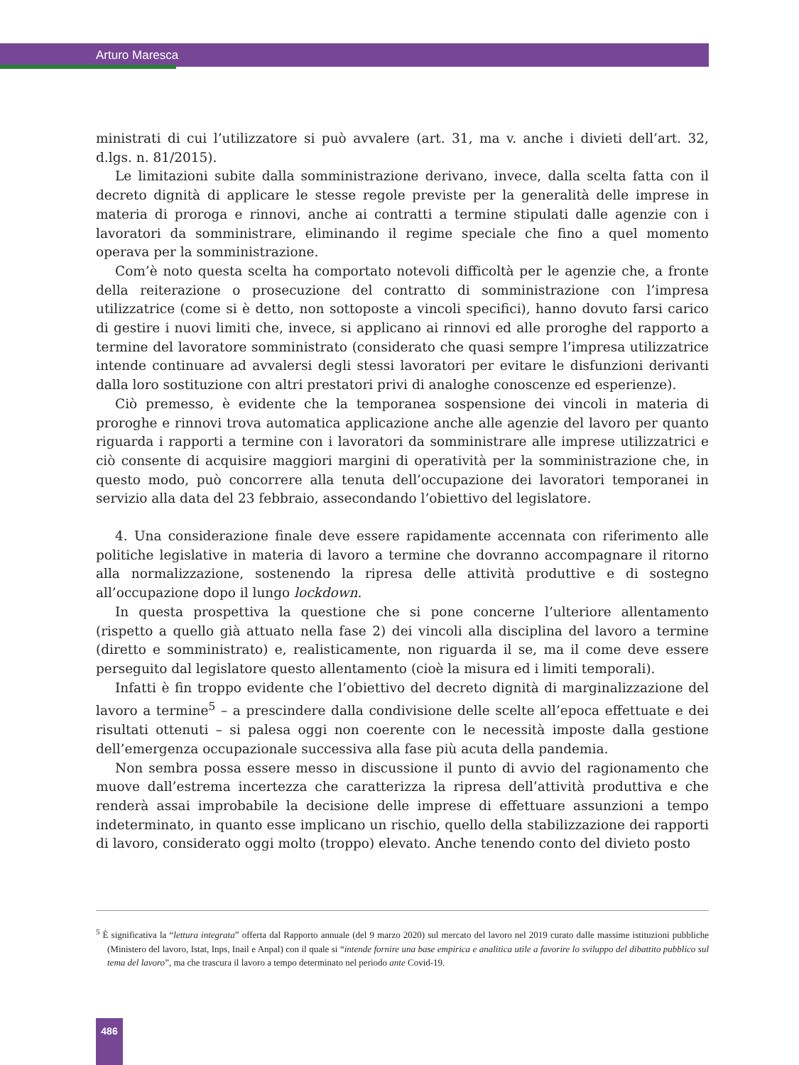Arturo Maresca
ministrati di cui l’utilizzatore si può avvalere (art. 31, ma v. anche i divieti dell’art. 32, d.lgs. n. 81/2015).
Le limitazioni subite dalla somministrazione derivano, invece, dalla scelta fatta con il decreto dignità di applicare le stesse regole previste per la generalità delle imprese in materia di proroga e rinnovi, anche ai contratti a termine stipulati dalle agenzie con i lavoratori da somministrare, eliminando il regime speciale che fino a quel momento operava per la somministrazione.
Com’è noto questa scelta ha comportato notevoli difficoltà per le agenzie che, a fronte della reiterazione o prosecuzione del contratto di somministrazione con l’impresa utilizzatrice (come si è detto, non sottoposte a vincoli specifici), hanno dovuto farsi carico di gestire i nuovi limiti che, invece, si applicano ai rinnovi ed alle proroghe del rapporto a termine del lavoratore somministrato (considerato che quasi sempre l’impresa utilizzatrice intende continuare ad avvalersi degli stessi lavoratori per evitare le disfunzioni derivanti dalla loro sostituzione con altri prestatori privi di analoghe conoscenze ed esperienze).
Ciò premesso, è evidente che la temporanea sospensione dei vincoli in materia di proroghe e rinnovi trova automatica applicazione anche alle agenzie del lavoro per quanto riguarda i rapporti a termine con i lavoratori da somministrare alle imprese utilizzatrici e ciò consente di acquisire maggiori margini di operatività per la somministrazione che, in questo modo, può concorrere alla tenuta dell’occupazione dei lavoratori temporanei in servizio alla data del 23 febbraio, assecondando l’obiettivo del legislatore.
4. Una considerazione finale deve essere rapidamente accennata con riferimento alle politiche legislative in materia di lavoro a termine che dovranno accompagnare il ritorno alla normalizzazione, sostenendo la ripresa delle attività produttive e di sostegno all’occupazione dopo il lungo lockdown.
In questa prospettiva la questione che si pone concerne l’ulteriore allentamento (rispetto a quello già attuato nella fase 2) dei vincoli alla disciplina del lavoro a termine (diretto e somministrato) e, realisticamente, non riguarda il se, ma il come deve essere perseguito dal legislatore questo allentamento (cioè la misura ed i limiti temporali).
Infatti è fin troppo evidente che l’obiettivo del decreto dignità di marginalizzazione del lavoro a termine<sup>5</sup> – a prescindere dalla condivisione delle scelte all’epoca effettuate e dei risultati ottenuti – si palesa oggi non coerente con le necessità imposte dalla gestione dell’emergenza occupazionale successiva alla fase più acuta della pandemia.
Non sembra possa essere messo in discussione il punto di avvio del ragionamento che muove dall’estrema incertezza che caratterizza la ripresa dell’attività produttiva e che renderà assai improbabile la decisione delle imprese di effettuare assunzioni a tempo indeterminato, in quanto esse implicano un rischio, quello della stabilizzazione dei rapporti di lavoro, considerato oggi molto (troppo) elevato. Anche tenendo conto del divieto posto
<sup>5</sup> È significativa la “lettura integrata” offerta dal Rapporto annuale (del 9 marzo 2020) sul mercato del lavoro nel 2019 curato dalle massime istituzioni pubbliche (Ministero del lavoro, Istat, Inps, Inail e Anpal) con il quale si “intende fornire una base empirica e analitica utile a favorire lo sviluppo del dibattito pubblico sul tema del lavoro”, ma che trascura il lavoro a tempo determinato nel periodo ante Covid-19.
486